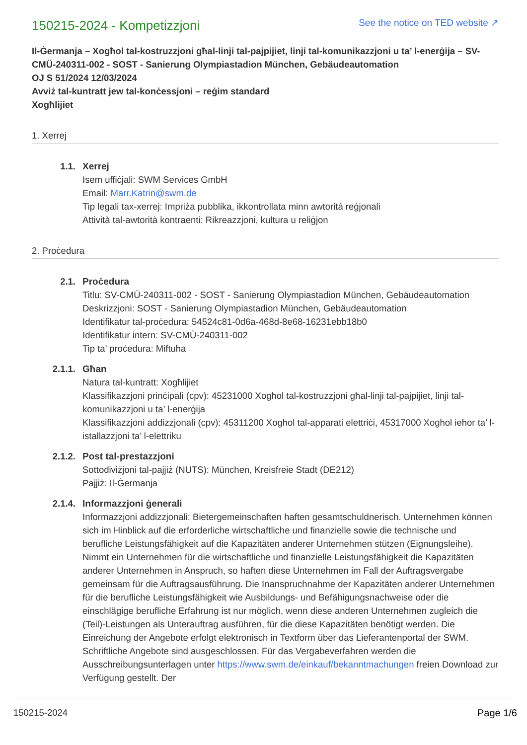150215-2024 - Kompetizzjoni
See the notice on TED website ↗
Il-Ġermanja – Xogħol tal-kostruzzjoni għal-linji tal-pajpijiet, linji tal-komunikazzjoni u ta’ l-enerġija – SV-CMÜ-240311-002 - SOST - Sanierung Olympiastadion München, Gebäudeautomation
OJ S 51/2024 12/03/2024
Avviż tal-kuntratt jew tal-konċessjoni – reġim standard
Xogħlijiet
1. Xerrej
1.1. Xerrej
Isem uffiċjali: SWM Services GmbH
Email: Marr.Katrin@swm.de
Tip legali tax-xerrej: Impriża pubblika, ikkontrollata minn awtorità reġjonali
Attività tal-awtorità kontraenti: Rikreazzjoni, kultura u reliġjon
2. Proċedura
2.1. Proċedura
Titlu: SV-CMÜ-240311-002 - SOST - Sanierung Olympiastadion München, Gebäudeautomation
Deskrizzjoni: SOST - Sanierung Olympiastadion München, Gebäudeautomation
Identifikatur tal-proċedura: 54524c81-0d6a-468d-8e68-16231ebb18b0
Identifikatur intern: SV-CMÜ-240311-002
Tip ta’ proċedura: Miftuħa
2.1.1. Għan
Natura tal-kuntratt: Xogħlijiet
Klassifikazzjoni prinċipali (cpv): 45231000 Xogħol tal-kostruzzjoni għal-linji tal-pajpijiet, linji tal-komunikazzjoni u ta’ l-enerġija
Klassifikazzjoni addizzjonali (cpv): 45311200 Xogħol tal-apparati elettriċi, 45317000 Xogħol ieħor ta’ l-istallazzjoni ta’ l-elettriku
2.1.2. Post tal-prestazzjoni
Sottodiviżjoni tal-pajjiż (NUTS): München, Kreisfreie Stadt (DE212)
Pajjiż: Il-Ġermanja
2.1.4. Informazzjoni ġenerali
Informazzjoni addizzjonali: Bietergemeinschaften haften gesamtschuldnerisch. Unternehmen können sich im Hinblick auf die erforderliche wirtschaftliche und finanzielle sowie die technische und berufliche Leistungsfähigkeit auf die Kapazitäten anderer Unternehmen stützen (Eignungsleihe). Nimmt ein Unternehmen für die wirtschaftliche und finanzielle Leistungsfähigkeit die Kapazitäten anderer Unternehmen in Anspruch, so haften diese Unternehmen im Fall der Auftragsvergabe gemeinsam für die Auftragsausführung. Die Inanspruchnahme der Kapazitäten anderer Unternehmen für die berufliche Leistungsfähigkeit wie Ausbildungs- und Befähigungsnachweise oder die einschlägige berufliche Erfahrung ist nur möglich, wenn diese anderen Unternehmen zugleich die (Teil)-Leistungen als Unterauftrag ausführen, für die diese Kapazitäten benötigt werden. Die Einreichung der Angebote erfolgt elektronisch in Textform über das Lieferantenportal der SWM. Schriftliche Angebote sind ausgeschlossen. Für das Vergabeverfahren werden die Ausschreibungsunterlagen unter https://www.swm.de/einkauf/bekanntmachungen freien Download zur Verfügung gestellt. Der
150215-2024 Page 1/6